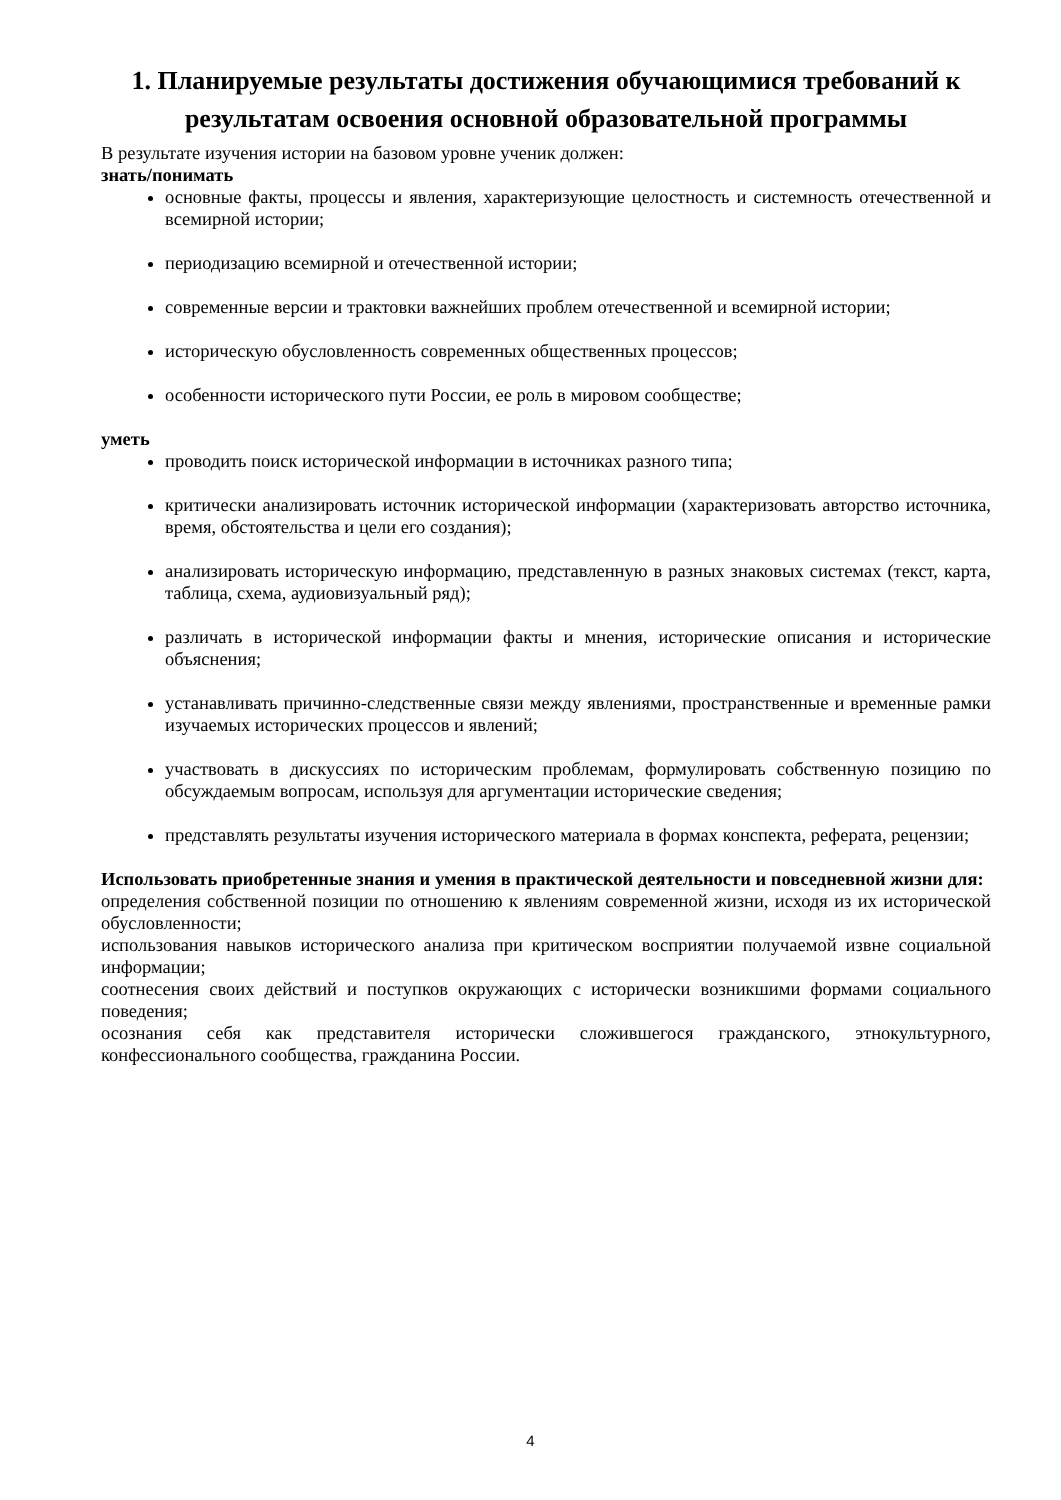1. Планируемые результаты достижения обучающимися требований к результатам освоения основной образовательной программы
В результате изучения истории на базовом уровне ученик должен:
знать/понимать
основные факты, процессы и явления, характеризующие целостность и системность отечественной и всемирной истории;
периодизацию всемирной и отечественной истории;
современные версии и трактовки важнейших проблем отечественной и всемирной истории;
историческую обусловленность современных общественных процессов;
особенности исторического пути России, ее роль в мировом сообществе;
уметь
проводить поиск исторической информации в источниках разного типа;
критически анализировать источник исторической информации (характеризовать авторство источника, время, обстоятельства и цели его создания);
анализировать историческую информацию, представленную в разных знаковых системах (текст, карта, таблица, схема, аудиовизуальный ряд);
различать в исторической информации факты и мнения, исторические описания и исторические объяснения;
устанавливать причинно-следственные связи между явлениями, пространственные и временные рамки изучаемых исторических процессов и явлений;
участвовать в дискуссиях по историческим проблемам, формулировать собственную позицию по обсуждаемым вопросам, используя для аргументации исторические сведения;
представлять результаты изучения исторического материала в формах конспекта, реферата, рецензии;
Использовать приобретенные знания и умения в практической деятельности и повседневной жизни для:
определения собственной позиции по отношению к явлениям современной жизни, исходя из их исторической обусловленности;
использования навыков исторического анализа при критическом восприятии получаемой извне социальной информации;
соотнесения своих действий и поступков окружающих с исторически возникшими формами социального поведения;
осознания себя как представителя исторически сложившегося гражданского, этнокультурного, конфессионального сообщества, гражданина России.
4